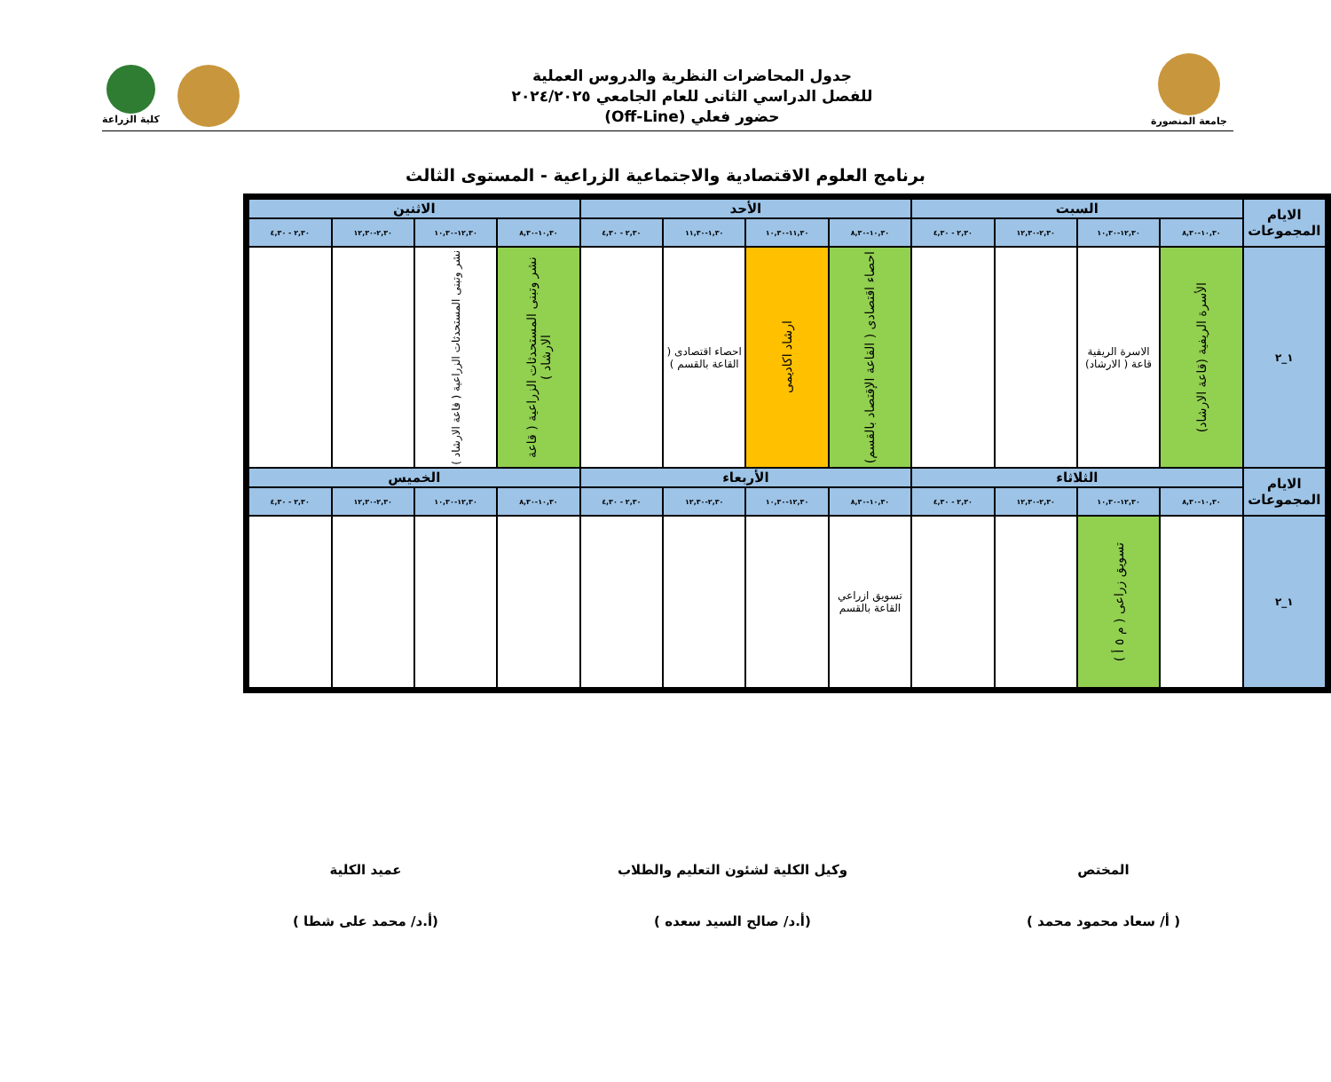جامعة المنصورة
جدول المحاضرات النظرية والدروس العملية
للفصل الدراسي الثانى للعام الجامعي ٢٠٢٤/٢٠٢٥
حضور فعلي (Off-Line)
كلية الزراعة
برنامج العلوم الاقتصادية والاجتماعية الزراعية - المستوى الثالث
| الايام المجموعات | السبت | | | | الأحد | | | | الاثنين | | | |
| --- | --- | --- | --- | --- | --- | --- | --- | --- | --- | --- | --- | --- |
| | ١٠,٣٠-٨,٣٠ | ١٢,٣٠-١٠,٣٠ | ٢,٣٠-١٢,٣٠ | ٢,٣٠ - ٤,٣٠ | ١٠,٣٠-٨,٣٠ | ١١,٣٠-١٠,٣٠ | ١,٣٠-١١,٣٠ | ٢,٣٠ - ٤,٣٠ | ١٠,٣٠-٨,٣٠ | ١٢,٣٠-١٠,٣٠ | ٢,٣٠-١٢,٣٠ | ٢,٣٠ - ٤,٣٠ |
| ١_٢ | الأسرة الريفية (قاعة الارشاد) | الاسرة الريفية قاعة ( الارشاد) | | | احصاء اقتصادى ( القاعة الإقتصاد بالقسم) | ارشاد اكاديمى | احصاء اقتصادى ( القاعة بالقسم ) | | نشر وتبنى المستحدثات الزراعية ( قاعة الارشاد ) | نشر وتبنى المستحدثات الزراعية ( قاعة الارشاد ) | | |
| الايام المجموعات | الثلاثاء | | | | الأربعاء | | | | الخميس | | | |
| | ١٠,٣٠-٨,٣٠ | ١٢,٣٠-١٠,٣٠ | ٢,٣٠-١٢,٣٠ | ٢,٣٠ - ٤,٣٠ | ١٠,٣٠-٨,٣٠ | ١٢,٣٠-١٠,٣٠ | ٢,٣٠-١٢,٣٠ | ٢,٣٠ - ٤,٣٠ | ١٠,٣٠-٨,٣٠ | ١٢,٣٠-١٠,٣٠ | ٢,٣٠-١٢,٣٠ | ٢,٣٠ - ٤,٣٠ |
| ١_٢ | | تسويق زراعى ( م ٥ أ ) | | | تسويق ازراعي القاعة بالقسم | | | | | | | |
المختص
( أ/ سعاد محمود محمد )
وكيل الكلية لشئون التعليم والطلاب
(أ.د/ صالح السيد سعده )
عميد الكلية
(أ.د/ محمد على شطا )